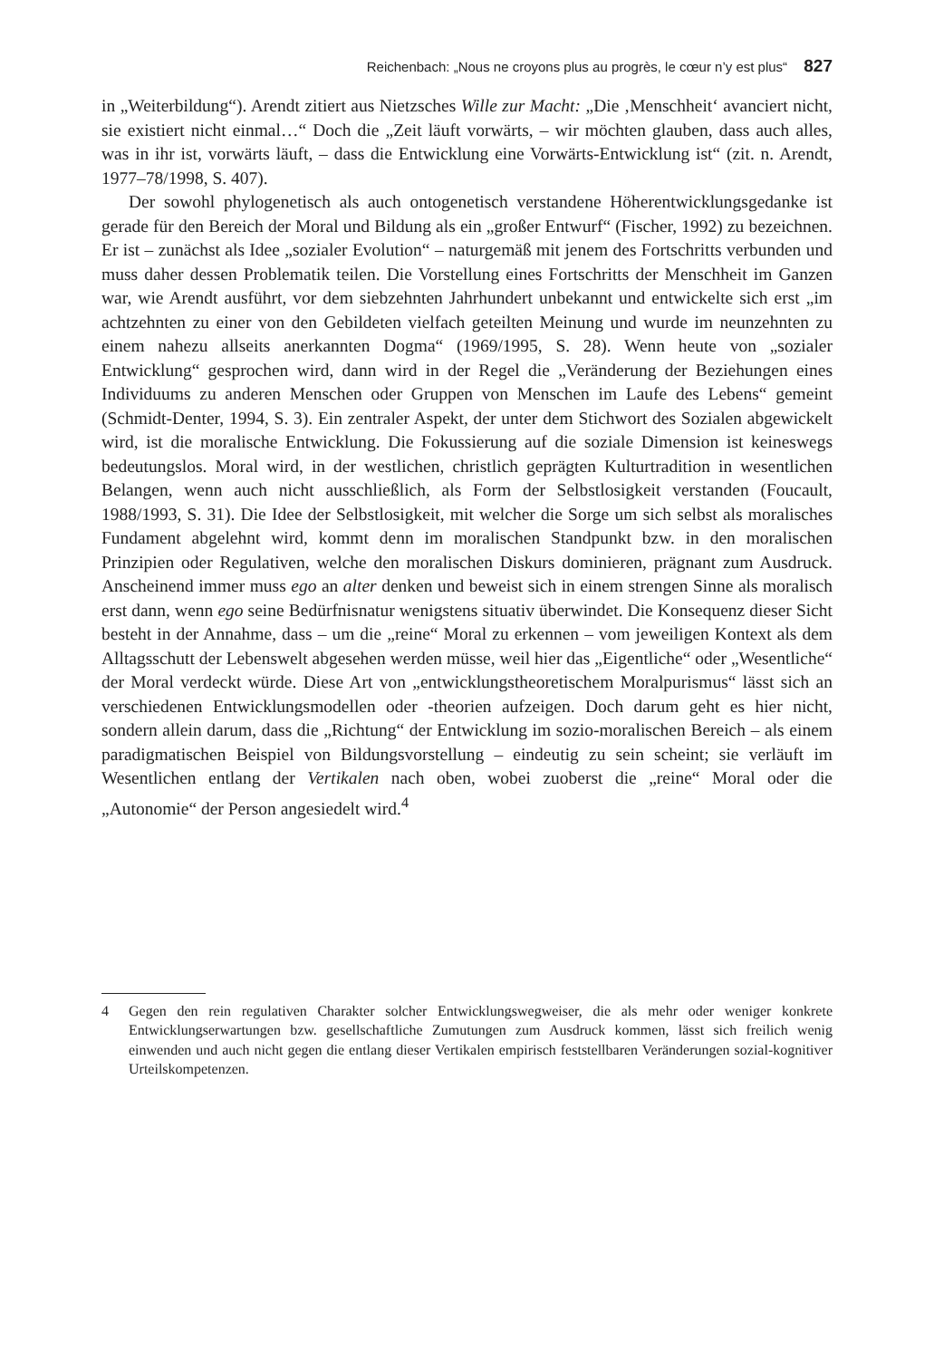Reichenbach: „Nous ne croyons plus au progrès, le cœur n’y est plus“ 827
in „Weiterbildung“). Arendt zitiert aus Nietzsches Wille zur Macht: „Die ‚Menschheit‘ avanciert nicht, sie existiert nicht einmal…“ Doch die „Zeit läuft vorwärts, – wir möchten glauben, dass auch alles, was in ihr ist, vorwärts läuft, – dass die Entwicklung eine Vorwärts-Entwicklung ist“ (zit. n. Arendt, 1977–78/1998, S. 407).
Der sowohl phylogenetisch als auch ontogenetisch verstandene Höherentwicklungsgedanke ist gerade für den Bereich der Moral und Bildung als ein „großer Entwurf“ (Fischer, 1992) zu bezeichnen. Er ist – zunächst als Idee „sozialer Evolution“ – naturgemäß mit jenem des Fortschritts verbunden und muss daher dessen Problematik teilen. Die Vorstellung eines Fortschritts der Menschheit im Ganzen war, wie Arendt ausführt, vor dem siebzehnten Jahrhundert unbekannt und entwickelte sich erst „im achtzehnten zu einer von den Gebildeten vielfach geteilten Meinung und wurde im neunzehnten zu einem nahezu allseits anerkannten Dogma“ (1969/1995, S. 28). Wenn heute von „sozialer Entwicklung“ gesprochen wird, dann wird in der Regel die „Veränderung der Beziehungen eines Individuums zu anderen Menschen oder Gruppen von Menschen im Laufe des Lebens“ gemeint (Schmidt-Denter, 1994, S. 3). Ein zentraler Aspekt, der unter dem Stichwort des Sozialen abgewickelt wird, ist die moralische Entwicklung. Die Fokussierung auf die soziale Dimension ist keineswegs bedeutungslos. Moral wird, in der westlichen, christlich geprägten Kulturtradition in wesentlichen Belangen, wenn auch nicht ausschließlich, als Form der Selbstlosigkeit verstanden (Foucault, 1988/1993, S. 31). Die Idee der Selbstlosigkeit, mit welcher die Sorge um sich selbst als moralisches Fundament abgelehnt wird, kommt denn im moralischen Standpunkt bzw. in den moralischen Prinzipien oder Regulativen, welche den moralischen Diskurs dominieren, prägnant zum Ausdruck. Anscheinend immer muss ego an alter denken und beweist sich in einem strengen Sinne als moralisch erst dann, wenn ego seine Bedürfnisnatur wenigstens situativ überwindet. Die Konsequenz dieser Sicht besteht in der Annahme, dass – um die „reine“ Moral zu erkennen – vom jeweiligen Kontext als dem Alltagsschutt der Lebenswelt abgesehen werden müsse, weil hier das „Eigentliche“ oder „Wesentliche“ der Moral verdeckt würde. Diese Art von „entwicklungstheoretischem Moralpurismus“ lässt sich an verschiedenen Entwicklungsmodellen oder -theorien aufzeigen. Doch darum geht es hier nicht, sondern allein darum, dass die „Richtung“ der Entwicklung im sozio-moralischen Bereich – als einem paradigmatischen Beispiel von Bildungsvorstellung – eindeutig zu sein scheint; sie verläuft im Wesentlichen entlang der Vertikalen nach oben, wobei zuoberst die „reine“ Moral oder die „Autonomie“ der Person angesiedelt wird.<sup>4</sup>
4 Gegen den rein regulativen Charakter solcher Entwicklungswegweiser, die als mehr oder weniger konkrete Entwicklungserwartungen bzw. gesellschaftliche Zumutungen zum Ausdruck kommen, lässt sich freilich wenig einwenden und auch nicht gegen die entlang dieser Vertikalen empirisch feststellbaren Veränderungen sozial-kognitiver Urteilskompetenzen.